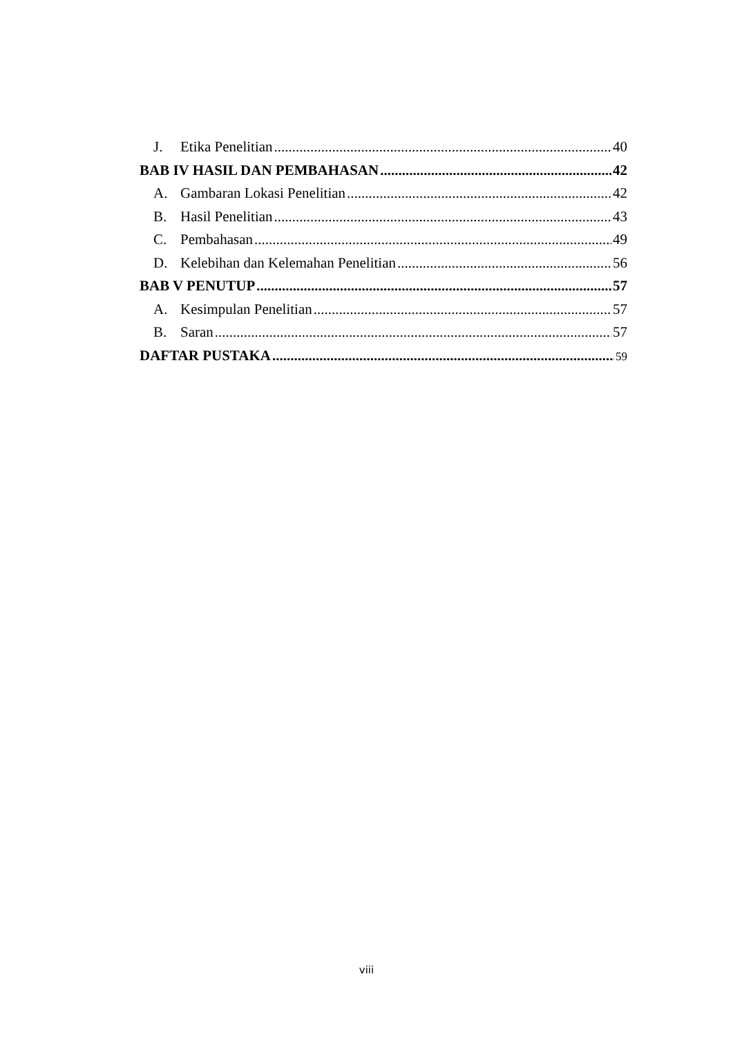J. Etika Penelitian 40
BAB IV HASIL DAN PEMBAHASAN 42
A. Gambaran Lokasi Penelitian 42
B. Hasil Penelitian 43
C. Pembahasan 49
D. Kelebihan dan Kelemahan Penelitian 56
BAB V PENUTUP 57
A. Kesimpulan Penelitian 57
B. Saran 57
DAFTAR PUSTAKA 59
viii